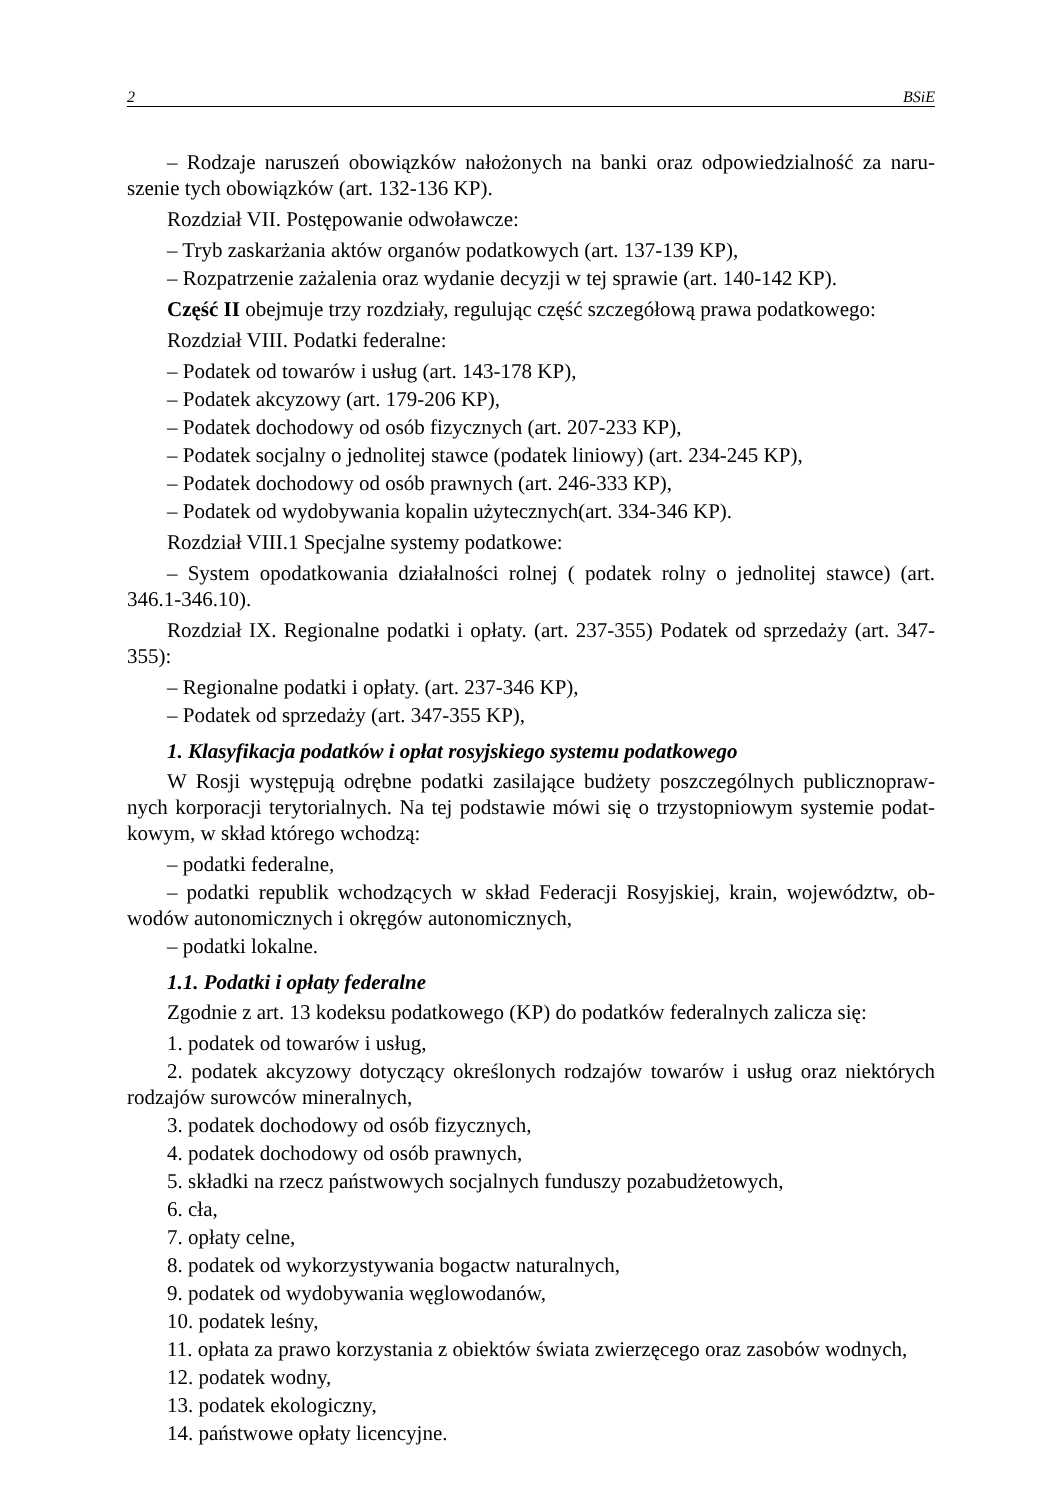2 BSiE
– Rodzaje naruszeń obowiązków nałożonych na banki oraz odpowiedzialność za naru­szenie tych obowiązków (art. 132-136 KP).
Rozdział VII. Postępowanie odwoławcze:
– Tryb zaskarżania aktów organów podatkowych (art. 137-139 KP),
– Rozpatrzenie zażalenia oraz wydanie decyzji w tej sprawie (art. 140-142 KP).
Część II obejmuje trzy rozdziały, regulując część szczegółową prawa podatkowego:
Rozdział VIII. Podatki federalne:
– Podatek od towarów i usług (art. 143-178 KP),
– Podatek akcyzowy (art. 179-206 KP),
– Podatek dochodowy od osób fizycznych (art. 207-233 KP),
– Podatek socjalny o jednolitej stawce (podatek liniowy) (art. 234-245 KP),
– Podatek dochodowy od osób prawnych (art. 246-333 KP),
– Podatek od wydobywania kopalin użytecznych(art. 334-346 KP).
Rozdział VIII.1 Specjalne systemy podatkowe:
– System opodatkowania działalności rolnej ( podatek rolny o jednolitej stawce) (art. 346.1-346.10).
Rozdział IX. Regionalne podatki i opłaty. (art. 237-355) Podatek od sprzedaży (art. 347-355):
– Regionalne podatki i opłaty. (art. 237-346 KP),
– Podatek od sprzedaży (art. 347-355 KP),
1. Klasyfikacja podatków i opłat rosyjskiego systemu podatkowego
W Rosji występują odrębne podatki zasilające budżety poszczególnych publicznopraw­nych korporacji terytorialnych. Na tej podstawie mówi się o trzystopniowym systemie podat­kowym, w skład którego wchodzą:
– podatki federalne,
– podatki republik wchodzących w skład Federacji Rosyjskiej, krain, województw, ob­wodów autonomicznych i okręgów autonomicznych,
– podatki lokalne.
1.1. Podatki i opłaty federalne
Zgodnie z art. 13 kodeksu podatkowego (KP) do podatków federalnych zalicza się:
1. podatek od towarów i usług,
2. podatek akcyzowy dotyczący określonych rodzajów towarów i usług oraz niektórych rodzajów surowców mineralnych,
3. podatek dochodowy od osób fizycznych,
4. podatek dochodowy od osób prawnych,
5. składki na rzecz państwowych socjalnych funduszy pozabudżetowych,
6. cła,
7. opłaty celne,
8. podatek od wykorzystywania bogactw naturalnych,
9. podatek od wydobywania węglowodanów,
10. podatek leśny,
11. opłata za prawo korzystania z obiektów świata zwierzęcego oraz zasobów wodnych,
12. podatek wodny,
13. podatek ekologiczny,
14. państwowe opłaty licencyjne.